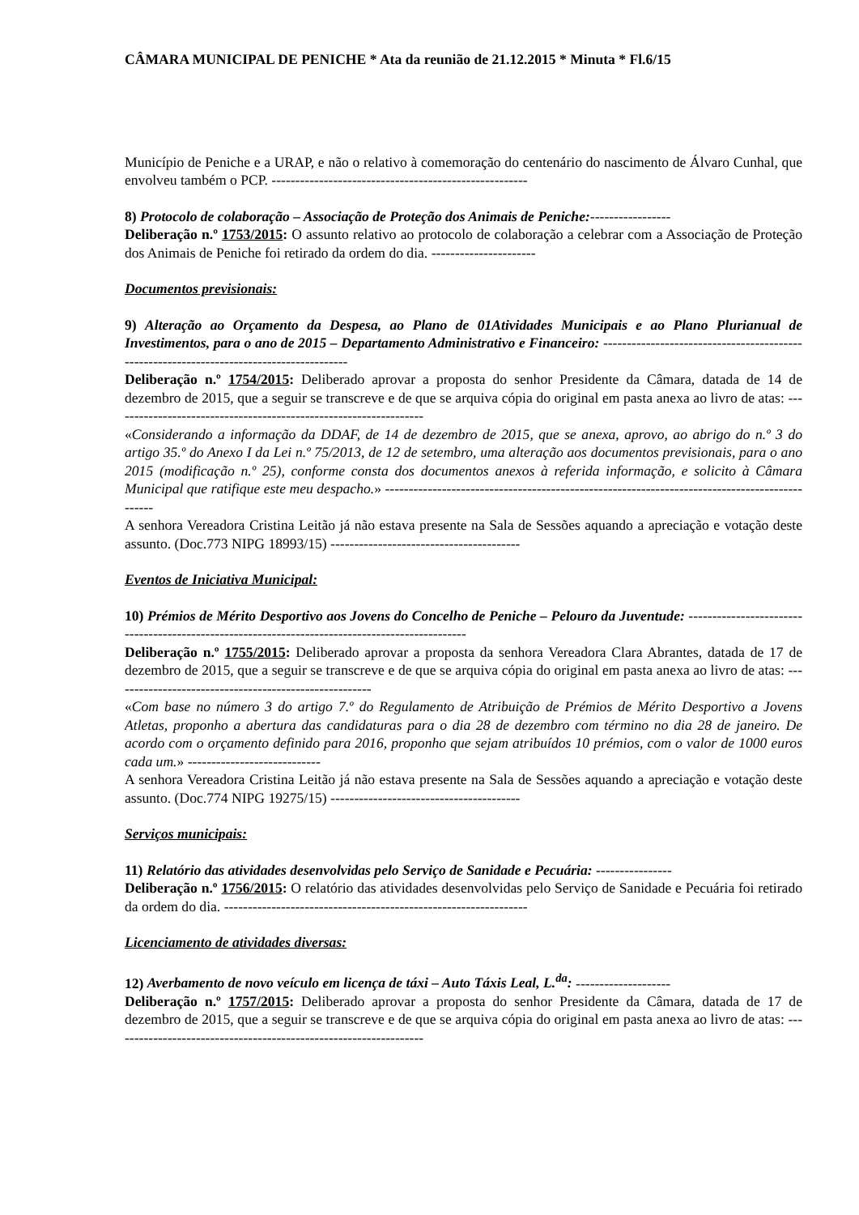CÂMARA MUNICIPAL DE PENICHE * Ata da reunião de 21.12.2015 * Minuta * Fl.6/15
Município de Peniche e a URAP, e não o relativo à comemoração do centenário do nascimento de Álvaro Cunhal, que envolveu também o PCP. ------------------------------------------------------
8) Protocolo de colaboração – Associação de Proteção dos Animais de Peniche:-----------------
Deliberação n.º 1753/2015: O assunto relativo ao protocolo de colaboração a celebrar com a Associação de Proteção dos Animais de Peniche foi retirado da ordem do dia. ----------------------
Documentos previsionais:
9) Alteração ao Orçamento da Despesa, ao Plano de 01Atividades Municipais e ao Plano Plurianual de Investimentos, para o ano de 2015 – Departamento Administrativo e Financeiro: -----------------------------------------------------------------------------------------
Deliberação n.º 1754/2015: Deliberado aprovar a proposta do senhor Presidente da Câmara, datada de 14 de dezembro de 2015, que a seguir se transcreve e de que se arquiva cópia do original em pasta anexa ao livro de atas: ------------------------------------------------------------------
«Considerando a informação da DDAF, de 14 de dezembro de 2015, que se anexa, aprovo, ao abrigo do n.º 3 do artigo 35.º do Anexo I da Lei n.º 75/2013, de 12 de setembro, uma alteração aos documentos previsionais, para o ano 2015 (modificação n.º 25), conforme consta dos documentos anexos à referida informação, e solicito à Câmara Municipal que ratifique este meu despacho.» ----------------------------------------------------------------------------------------------
A senhora Vereadora Cristina Leitão já não estava presente na Sala de Sessões aquando a apreciação e votação deste assunto. (Doc.773 NIPG 18993/15) ----------------------------------------
Eventos de Iniciativa Municipal:
10) Prémios de Mérito Desportivo aos Jovens do Concelho de Peniche – Pelouro da Juventude: ------------------------------------------------------------------------------------------------
Deliberação n.º 1755/2015: Deliberado aprovar a proposta da senhora Vereadora Clara Abrantes, datada de 17 de dezembro de 2015, que a seguir se transcreve e de que se arquiva cópia do original em pasta anexa ao livro de atas: -------------------------------------------------------
«Com base no número 3 do artigo 7.º do Regulamento de Atribuição de Prémios de Mérito Desportivo a Jovens Atletas, proponho a abertura das candidaturas para o dia 28 de dezembro com término no dia 28 de janeiro. De acordo com o orçamento definido para 2016, proponho que sejam atribuídos 10 prémios, com o valor de 1000 euros cada um.» ----------------------------
A senhora Vereadora Cristina Leitão já não estava presente na Sala de Sessões aquando a apreciação e votação deste assunto. (Doc.774 NIPG 19275/15) ----------------------------------------
Serviços municipais:
11) Relatório das atividades desenvolvidas pelo Serviço de Sanidade e Pecuária: ----------------
Deliberação n.º 1756/2015: O relatório das atividades desenvolvidas pelo Serviço de Sanidade e Pecuária foi retirado da ordem do dia. ----------------------------------------------------------------
Licenciamento de atividades diversas:
12) Averbamento de novo veículo em licença de táxi – Auto Táxis Leal, L.<sup>da</sup>: --------------------
Deliberação n.º 1757/2015: Deliberado aprovar a proposta do senhor Presidente da Câmara, datada de 17 de dezembro de 2015, que a seguir se transcreve e de que se arquiva cópia do original em pasta anexa ao livro de atas: ------------------------------------------------------------------